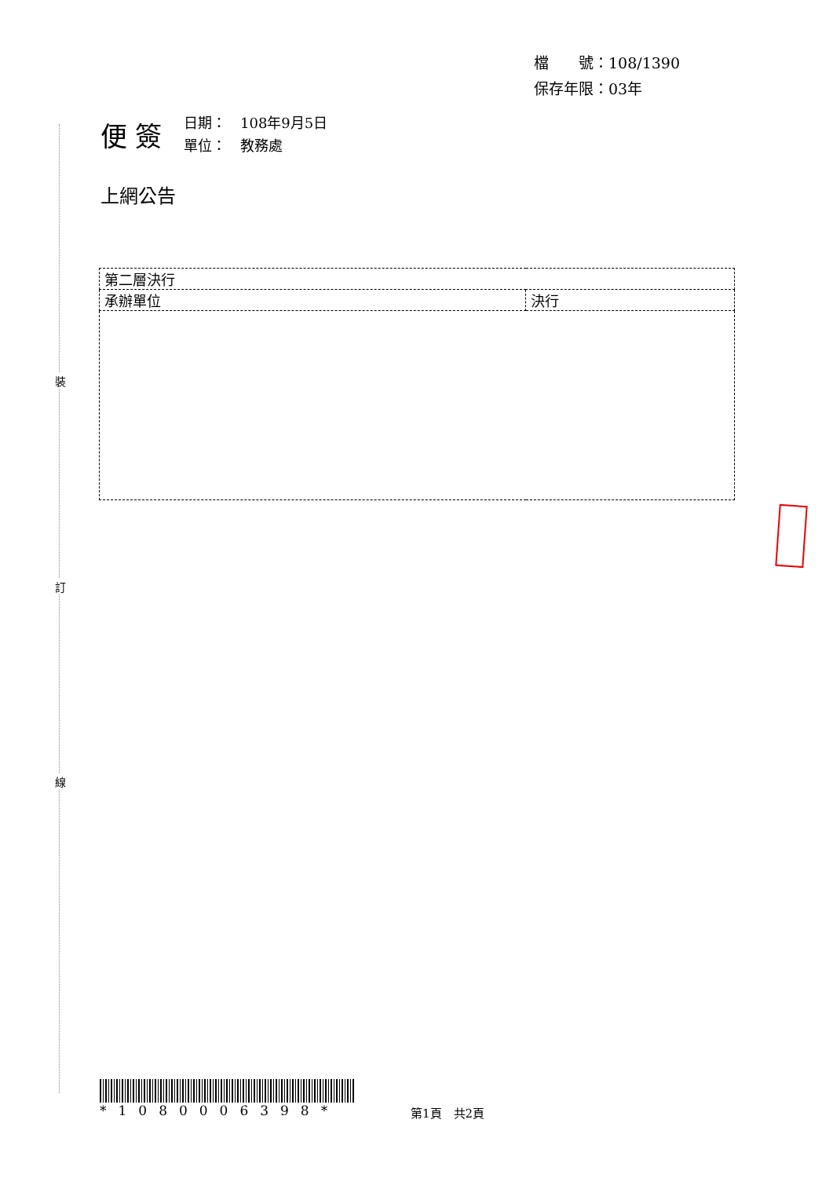裝
訂
線
檔　　號：108/1390
保存年限：03年
便簽
日期：　108年9月5日
單位：　教務處
上網公告
| 第二層決行 | |
| 承辦單位 | 決行 |
*1080006398* 第1頁　共2頁